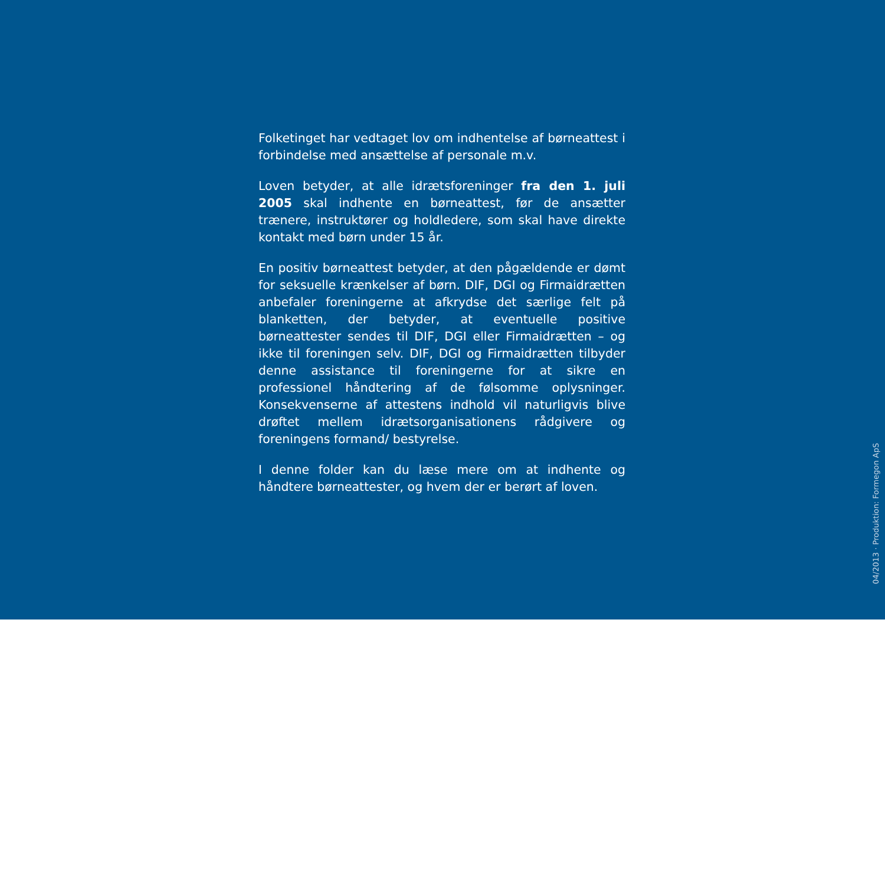Folketinget har vedtaget lov om indhentelse af børneattest i forbindelse med ansættelse af personale m.v.
Loven betyder, at alle idrætsforeninger fra den 1. juli 2005 skal indhente en børneattest, før de ansætter trænere, instruktører og holdledere, som skal have direkte kontakt med børn under 15 år.
En positiv børneattest betyder, at den pågældende er dømt for seksuelle krænkelser af børn. DIF, DGI og Firmaidrætten anbefaler foreningerne at afkrydse det særlige felt på blanketten, der betyder, at eventuelle positive børneattester sendes til DIF, DGI eller Firmaidrætten – og ikke til foreningen selv. DIF, DGI og Firmaidrætten tilbyder denne assistance til foreningerne for at sikre en professionel håndtering af de følsomme oplysninger. Konsekvenserne af attestens indhold vil naturligvis blive drøftet mellem idrætsorganisationens rådgivere og foreningens formand/ bestyrelse.
I denne folder kan du læse mere om at indhente og håndtere børneattester, og hvem der er berørt af loven.
04/2013 · Produktion: Formegon ApS